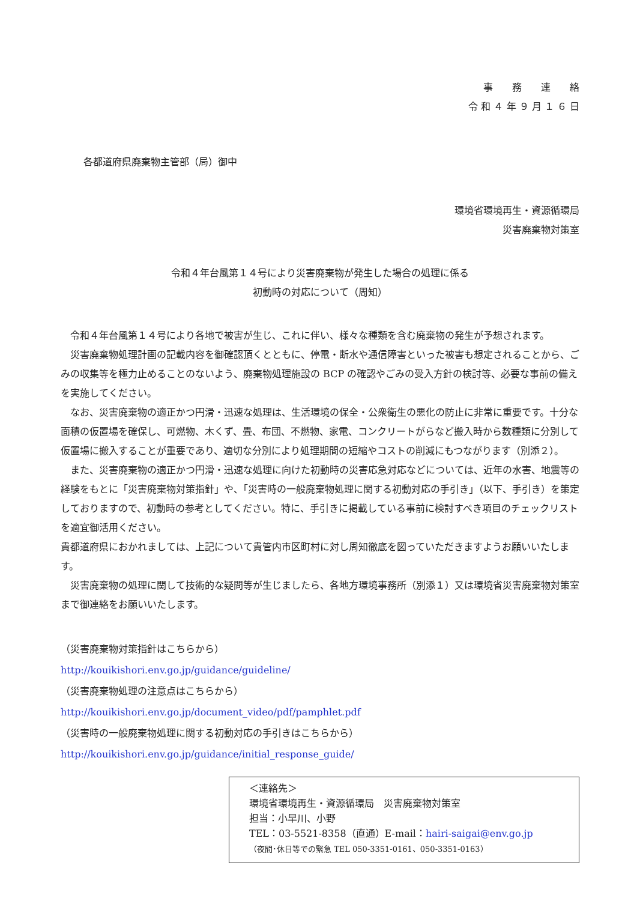事　　務　　連　　絡
令 和 ４ 年 ９ 月 １ ６ 日
各都道府県廃棄物主管部（局）御中
環境省環境再生・資源循環局
災害廃棄物対策室
令和４年台風第１４号により災害廃棄物が発生した場合の処理に係る
初動時の対応について（周知）
令和４年台風第１４号により各地で被害が生じ、これに伴い、様々な種類を含む廃棄物の発生が予想されます。
災害廃棄物処理計画の記載内容を御確認頂くとともに、停電・断水や通信障害といった被害も想定されることから、ごみの収集等を極力止めることのないよう、廃棄物処理施設の BCP の確認やごみの受入方針の検討等、必要な事前の備えを実施してください。
なお、災害廃棄物の適正かつ円滑・迅速な処理は、生活環境の保全・公衆衛生の悪化の防止に非常に重要です。十分な面積の仮置場を確保し、可燃物、木くず、畳、布団、不燃物、家電、コンクリートがらなど搬入時から数種類に分別して仮置場に搬入することが重要であり、適切な分別により処理期間の短縮やコストの削減にもつながります（別添２）。
また、災害廃棄物の適正かつ円滑・迅速な処理に向けた初動時の災害応急対応などについては、近年の水害、地震等の経験をもとに「災害廃棄物対策指針」や、「災害時の一般廃棄物処理に関する初動対応の手引き」（以下、手引き）を策定しておりますので、初動時の参考としてください。特に、手引きに掲載している事前に検討すべき項目のチェックリストを適宜御活用ください。
貴都道府県におかれましては、上記について貴管内市区町村に対し周知徹底を図っていただきますようお願いいたします。
災害廃棄物の処理に関して技術的な疑問等が生じましたら、各地方環境事務所（別添１）又は環境省災害廃棄物対策室まで御連絡をお願いいたします。
（災害廃棄物対策指針はこちらから）
http://kouikishori.env.go.jp/guidance/guideline/
（災害廃棄物処理の注意点はこちらから）
http://kouikishori.env.go.jp/document_video/pdf/pamphlet.pdf
（災害時の一般廃棄物処理に関する初動対応の手引きはこちらから）
http://kouikishori.env.go.jp/guidance/initial_response_guide/
＜連絡先＞
環境省環境再生・資源循環局　災害廃棄物対策室
担当：小早川、小野
TEL：03-5521-8358（直通）E-mail：hairi-saigai@env.go.jp
（夜間･休日等での緊急 TEL 050-3351-0161、050-3351-0163）